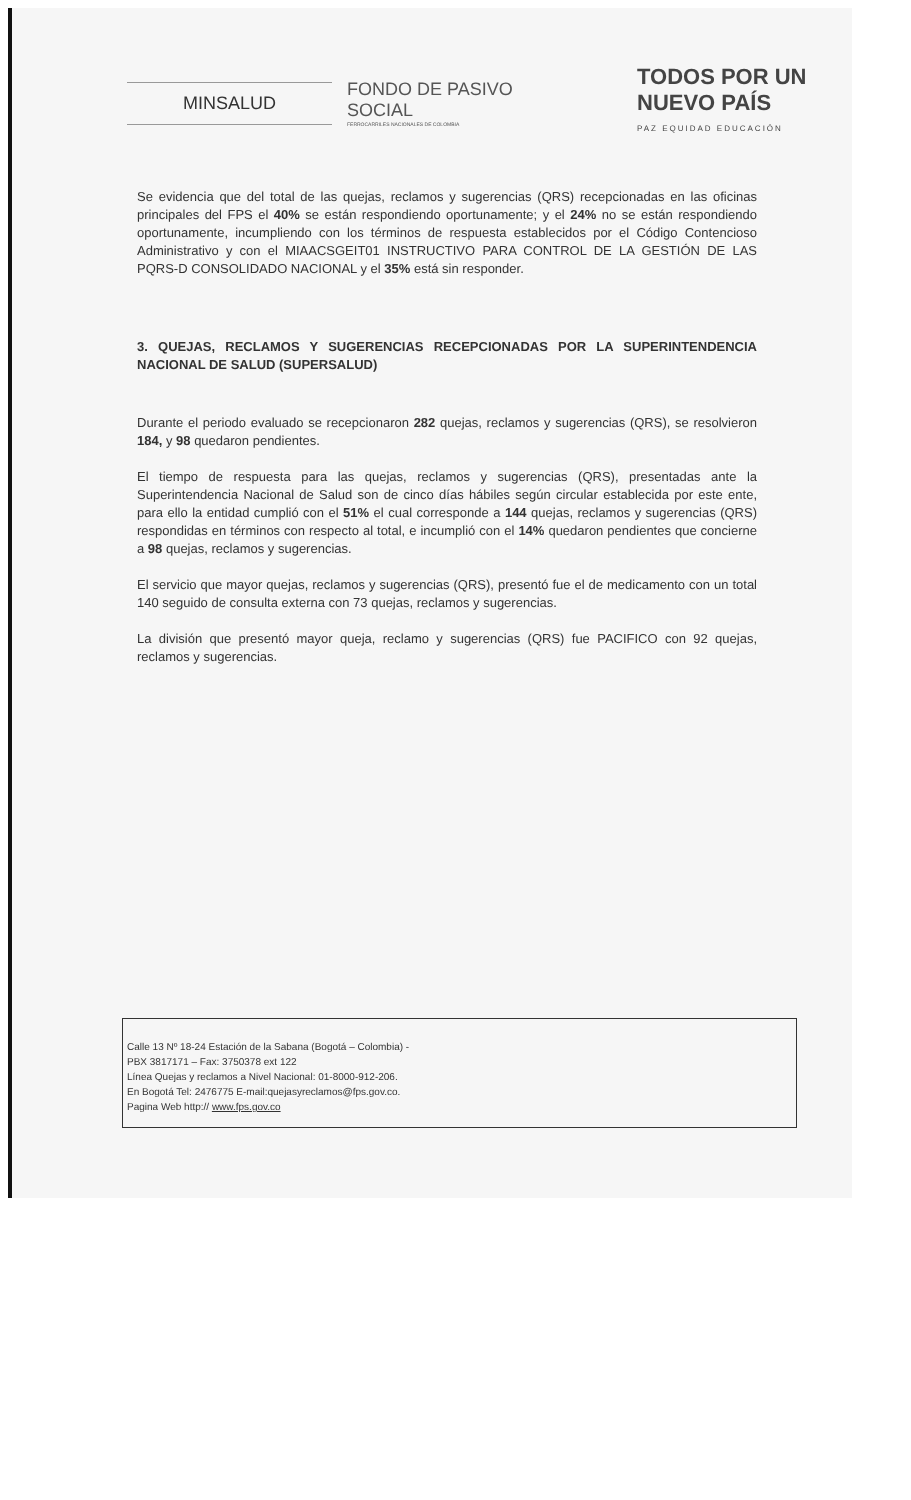MINSALUD
FONDO DE PASIVO SOCIAL
FERROCARRILES NACIONALES DE COLOMBIA
TODOS POR UN
NUEVO PAÍS
PAZ EQUIDAD EDUCACIÓN
Se evidencia que del total de las quejas, reclamos y sugerencias (QRS) recepcionadas en las oficinas principales del FPS el 40% se están respondiendo oportunamente; y el 24% no se están respondiendo oportunamente, incumpliendo con los términos de respuesta establecidos por el Código Contencioso Administrativo y con el MIAACSGEIT01 INSTRUCTIVO PARA CONTROL DE LA GESTIÓN DE LAS PQRS-D CONSOLIDADO NACIONAL y el 35% está sin responder.
3. QUEJAS, RECLAMOS Y SUGERENCIAS RECEPCIONADAS POR LA SUPERINTENDENCIA NACIONAL DE SALUD (SUPERSALUD)
Durante el periodo evaluado se recepcionaron 282 quejas, reclamos y sugerencias (QRS), se resolvieron 184, y 98 quedaron pendientes.
El tiempo de respuesta para las quejas, reclamos y sugerencias (QRS), presentadas ante la Superintendencia Nacional de Salud son de cinco días hábiles según circular establecida por este ente, para ello la entidad cumplió con el 51% el cual corresponde a 144 quejas, reclamos y sugerencias (QRS) respondidas en términos con respecto al total, e incumplió con el 14% quedaron pendientes que concierne a 98 quejas, reclamos y sugerencias.
El servicio que mayor quejas, reclamos y sugerencias (QRS), presentó fue el de medicamento con un total 140 seguido de consulta externa con 73 quejas, reclamos y sugerencias.
La división que presentó mayor queja, reclamo y sugerencias (QRS) fue PACIFICO con 92 quejas, reclamos y sugerencias.
Calle 13 Nº 18-24 Estación de la Sabana (Bogotá – Colombia) -
PBX 3817171 – Fax: 3750378 ext 122
Línea Quejas y reclamos a Nivel Nacional: 01-8000-912-206.
En Bogotá Tel: 2476775 E-mail:quejasyreclamos@fps.gov.co.
Pagina Web http:// www.fps.gov.co